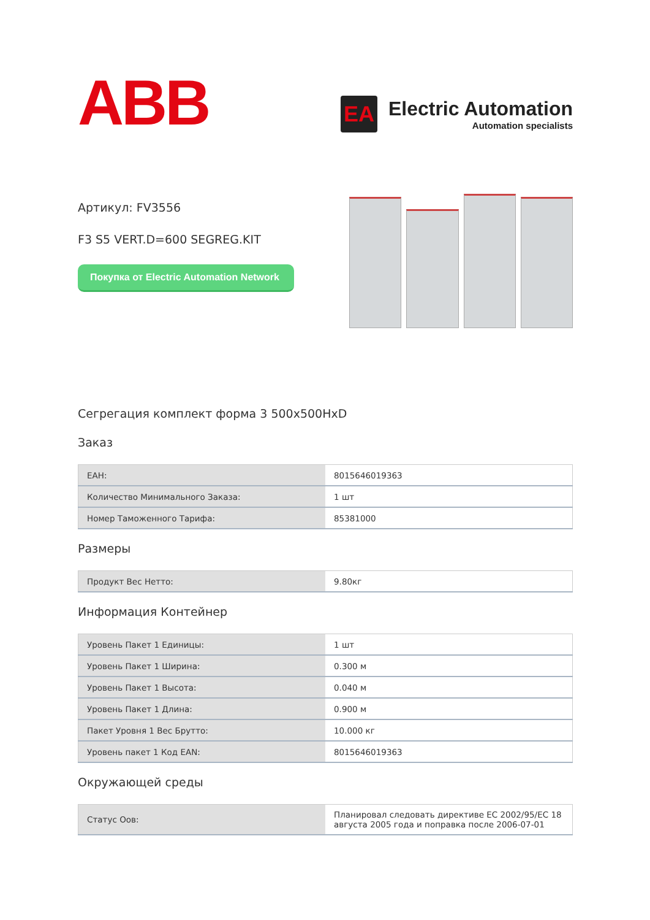ABB
EA
Electric Automation
Automation specialists
Артикул: FV3556
F3 S5 VERT.D=600 SEGREG.KIT
Покупка от Electric Automation Network
Сегрегация комплект форма 3 500x500HxD
Заказ
| ЕАН: | 8015646019363 |
| Количество Минимального Заказа: | 1 шт |
| Номер Таможенного Тарифа: | 85381000 |
Размеры
| Продукт Вес Нетто: | 9.80кг |
Информация Контейнер
| Уровень Пакет 1 Единицы: | 1 шт |
| Уровень Пакет 1 Ширина: | 0.300 м |
| Уровень Пакет 1 Высота: | 0.040 м |
| Уровень Пакет 1 Длина: | 0.900 м |
| Пакет Уровня 1 Вес Брутто: | 10.000 кг |
| Уровень пакет 1 Код EAN: | 8015646019363 |
Окружающей среды
| Статус Оов: | Планировал следовать директиве ЕС 2002/95/ЕС 18 августа 2005 года и поправка после 2006-07-01 |